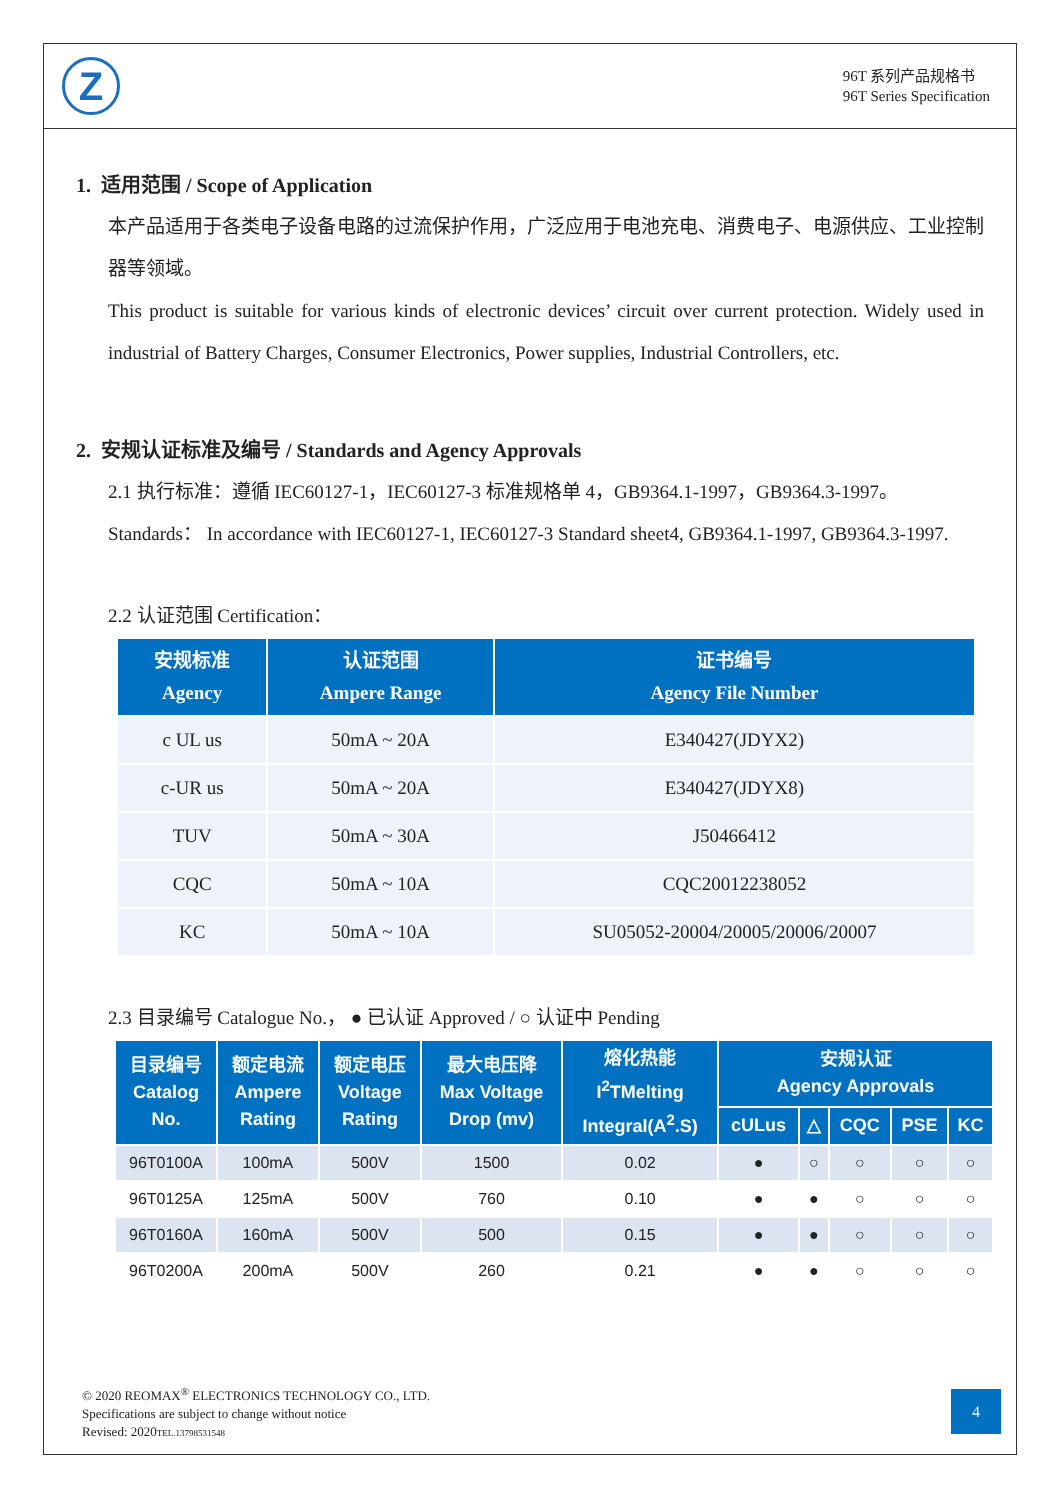Z
96T 系列产品规格书
96T Series Specification
1. 适用范围 / Scope of Application
本产品适用于各类电子设备电路的过流保护作用，广泛应用于电池充电、消费电子、电源供应、工业控制器等领域。
This product is suitable for various kinds of electronic devices’ circuit over current protection. Widely used in industrial of Battery Charges, Consumer Electronics, Power supplies, Industrial Controllers, etc.
2. 安规认证标准及编号 / Standards and Agency Approvals
2.1 执行标准：遵循 IEC60127-1，IEC60127-3 标准规格单 4，GB9364.1-1997，GB9364.3-1997。
Standards： In accordance with IEC60127-1, IEC60127-3 Standard sheet4, GB9364.1-1997, GB9364.3-1997.
2.2 认证范围 Certification：
| 安规标准 Agency | 认证范围 Ampere Range | 证书编号 Agency File Number |
| --- | --- | --- |
| c UL us | 50mA ~ 20A | E340427(JDYX2) |
| c-UR us | 50mA ~ 20A | E340427(JDYX8) |
| TUV | 50mA ~ 30A | J50466412 |
| CQC | 50mA ~ 10A | CQC20012238052 |
| KC | 50mA ~ 10A | SU05052-20004/20005/20006/20007 |
2.3 目录编号 Catalogue No.， ● 已认证 Approved / ○ 认证中 Pending
| 目录编号 Catalog No. | 额定电流 Ampere Rating | 额定电压 Voltage Rating | 最大电压降 Max Voltage Drop (mv) | 熔化热能 I<sup>2</sup>TMelting Integral(A<sup>2</sup>.S) | 安规认证 Agency Approvals | | | | |
| --- | --- | --- | --- | --- | --- | --- | --- | --- | --- |
| | | | | | cULus | △ | CQC | PSE | KC |
| 96T0100A | 100mA | 500V | 1500 | 0.02 | ● | ○ | ○ | ○ | ○ |
| 96T0125A | 125mA | 500V | 760 | 0.10 | ● | ● | ○ | ○ | ○ |
| 96T0160A | 160mA | 500V | 500 | 0.15 | ● | ● | ○ | ○ | ○ |
| 96T0200A | 200mA | 500V | 260 | 0.21 | ● | ● | ○ | ○ | ○ |
© 2020 REOMAX<sup>®</sup> ELECTRONICS TECHNOLOGY CO., LTD.
Specifications are subject to change without notice
Revised: 2020TEL.13798531548
4